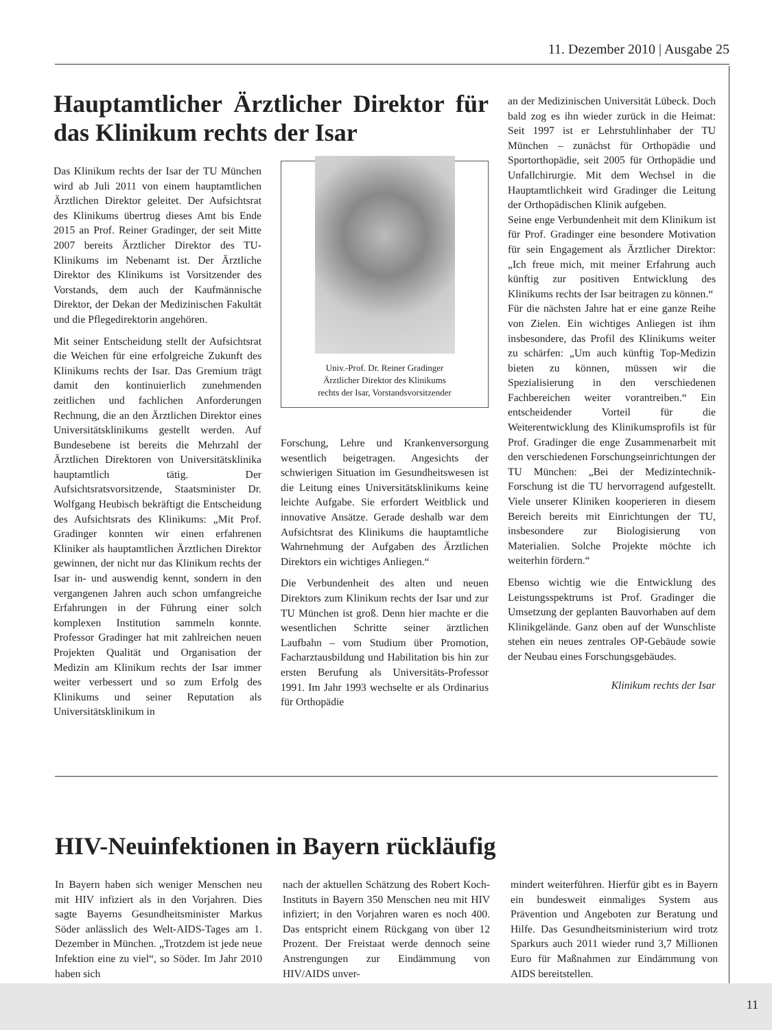11. Dezember 2010 | Ausgabe 25
Hauptamtlicher Ärztlicher Direktor für das Klinikum rechts der Isar
Das Klinikum rechts der Isar der TU München wird ab Juli 2011 von einem hauptamtlichen Ärztlichen Direktor geleitet. Der Aufsichtsrat des Klinikums übertrug dieses Amt bis Ende 2015 an Prof. Reiner Gradinger, der seit Mitte 2007 bereits Ärztlicher Direktor des TU-Klinikums im Nebenamt ist. Der Ärztliche Direktor des Klinikums ist Vorsitzender des Vorstands, dem auch der Kaufmännische Direktor, der Dekan der Medizinischen Fakultät und die Pflegedirektorin angehören.
Mit seiner Entscheidung stellt der Aufsichtsrat die Weichen für eine erfolgreiche Zukunft des Klinikums rechts der Isar. Das Gremium trägt damit den kontinuierlich zunehmenden zeitlichen und fachlichen Anforderungen Rechnung, die an den Ärztlichen Direktor eines Universitätsklinikums gestellt werden. Auf Bundesebene ist bereits die Mehrzahl der Ärztlichen Direktoren von Universitätsklinika hauptamtlich tätig. Der Aufsichtsratsvorsitzende, Staatsminister Dr. Wolfgang Heubisch bekräftigt die Entscheidung des Aufsichtsrats des Klinikums: „Mit Prof. Gradinger konnten wir einen erfahrenen Kliniker als hauptamtlichen Ärztlichen Direktor gewinnen, der nicht nur das Klinikum rechts der Isar in- und auswendig kennt, sondern in den vergangenen Jahren auch schon umfangreiche Erfahrungen in der Führung einer solch komplexen Institution sammeln konnte. Professor Gradinger hat mit zahlreichen neuen Projekten Qualität und Organisation der Medizin am Klinikum rechts der Isar immer weiter verbessert und so zum Erfolg des Klinikums und seiner Reputation als Universitätsklinikum in
Univ.-Prof. Dr. Reiner Gradinger
Ärztlicher Direktor des Klinikums
rechts der Isar, Vorstandsvorsitzender
Forschung, Lehre und Krankenversorgung wesentlich beigetragen. Angesichts der schwierigen Situation im Gesundheitswesen ist die Leitung eines Universitätsklinikums keine leichte Aufgabe. Sie erfordert Weitblick und innovative Ansätze. Gerade deshalb war dem Aufsichtsrat des Klinikums die hauptamtliche Wahrnehmung der Aufgaben des Ärztlichen Direktors ein wichtiges Anliegen.“
Die Verbundenheit des alten und neuen Direktors zum Klinikum rechts der Isar und zur TU München ist groß. Denn hier machte er die wesentlichen Schritte seiner ärztlichen Laufbahn – vom Studium über Promotion, Facharztausbildung und Habilitation bis hin zur ersten Berufung als Universitäts-Professor 1991. Im Jahr 1993 wechselte er als Ordinarius für Orthopädie
an der Medizinischen Universität Lübeck. Doch bald zog es ihn wieder zurück in die Heimat: Seit 1997 ist er Lehrstuhlinhaber der TU München – zunächst für Orthopädie und Sportorthopädie, seit 2005 für Orthopädie und Unfallchirurgie. Mit dem Wechsel in die Hauptamtlichkeit wird Gradinger die Leitung der Orthopädischen Klinik aufgeben.
Seine enge Verbundenheit mit dem Klinikum ist für Prof. Gradinger eine besondere Motivation für sein Engagement als Ärztlicher Direktor: „Ich freue mich, mit meiner Erfahrung auch künftig zur positiven Entwicklung des Klinikums rechts der Isar beitragen zu können.“
Für die nächsten Jahre hat er eine ganze Reihe von Zielen. Ein wichtiges Anliegen ist ihm insbesondere, das Profil des Klinikums weiter zu schärfen: „Um auch künftig Top-Medizin bieten zu können, müssen wir die Spezialisierung in den verschiedenen Fachbereichen weiter vorantreiben.“ Ein entscheidender Vorteil für die Weiterentwicklung des Klinikumsprofils ist für Prof. Gradinger die enge Zusammenarbeit mit den verschiedenen Forschungseinrichtungen der TU München: „Bei der Medizintechnik-Forschung ist die TU hervorragend aufgestellt. Viele unserer Kliniken kooperieren in diesem Bereich bereits mit Einrichtungen der TU, insbesondere zur Biologisierung von Materialien. Solche Projekte möchte ich weiterhin fördern.“
Ebenso wichtig wie die Entwicklung des Leistungsspektrums ist Prof. Gradinger die Umsetzung der geplanten Bauvorhaben auf dem Klinikgelände. Ganz oben auf der Wunschliste stehen ein neues zentrales OP-Gebäude sowie der Neubau eines Forschungsgebäudes.
Klinikum rechts der Isar
HIV-Neuinfektionen in Bayern rückläufig
In Bayern haben sich weniger Menschen neu mit HIV infiziert als in den Vorjahren. Dies sagte Bayerns Gesundheitsminister Markus Söder anlässlich des Welt-AIDS-Tages am 1. Dezember in München. „Trotzdem ist jede neue Infektion eine zu viel“, so Söder. Im Jahr 2010 haben sich
nach der aktuellen Schätzung des Robert Koch-Instituts in Bayern 350 Menschen neu mit HIV infiziert; in den Vorjahren waren es noch 400. Das entspricht einem Rückgang von über 12 Prozent. Der Freistaat werde dennoch seine Anstrengungen zur Eindämmung von HIV/AIDS unver-
mindert weiterführen. Hierfür gibt es in Bayern ein bundesweit einmaliges System aus Prävention und Angeboten zur Beratung und Hilfe. Das Gesundheitsministerium wird trotz Sparkurs auch 2011 wieder rund 3,7 Millionen Euro für Maßnahmen zur Eindämmung von AIDS bereitstellen.
11